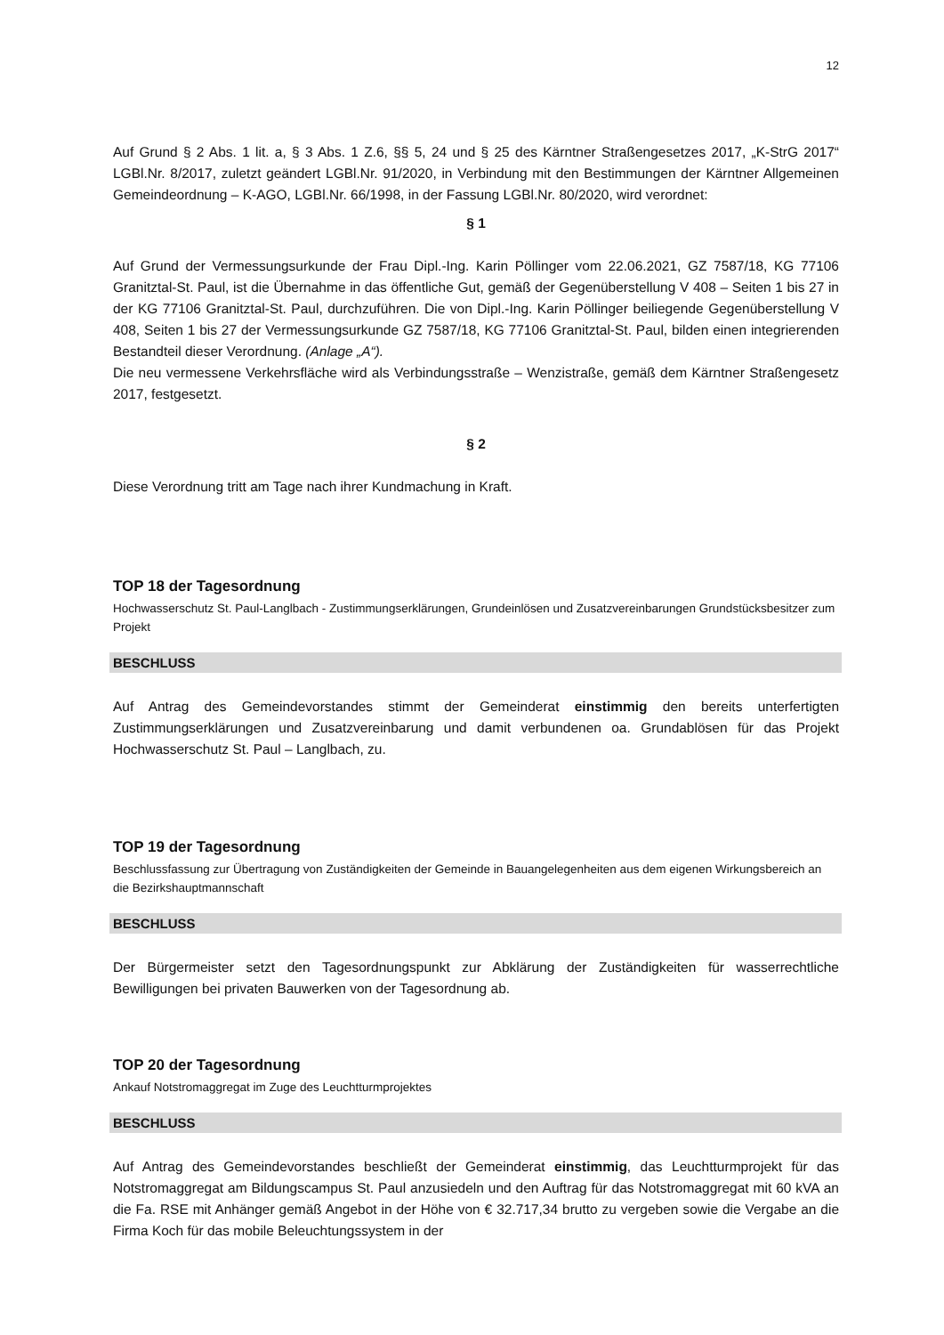12
Auf Grund § 2 Abs. 1 lit. a, § 3 Abs. 1 Z.6, §§ 5, 24 und § 25 des Kärntner Straßengesetzes 2017, „K-StrG 2017“ LGBl.Nr. 8/2017, zuletzt geändert LGBl.Nr. 91/2020, in Verbindung mit den Bestimmungen der Kärntner Allgemeinen Gemeindeordnung – K-AGO, LGBl.Nr. 66/1998, in der Fassung LGBl.Nr. 80/2020, wird verordnet:
§ 1
Auf Grund der Vermessungsurkunde der Frau Dipl.-Ing. Karin Pöllinger vom 22.06.2021, GZ 7587/18, KG 77106 Granitztal-St. Paul, ist die Übernahme in das öffentliche Gut, gemäß der Gegenüberstellung V 408 – Seiten 1 bis 27 in der KG 77106 Granitztal-St. Paul, durchzuführen. Die von Dipl.-Ing. Karin Pöllinger beiliegende Gegenüberstellung V 408, Seiten 1 bis 27 der Vermessungsurkunde GZ 7587/18, KG 77106 Granitztal-St. Paul, bilden einen integrierenden Bestandteil dieser Verordnung. (Anlage „A“).
Die neu vermessene Verkehrsfläche wird als Verbindungsstraße – Wenzistraße, gemäß dem Kärntner Straßengesetz 2017, festgesetzt.
§ 2
Diese Verordnung tritt am Tage nach ihrer Kundmachung in Kraft.
TOP 18 der Tagesordnung
Hochwasserschutz St. Paul-Langlbach - Zustimmungserklärungen, Grundeinlösen und Zusatzvereinbarungen Grundstücksbesitzer zum Projekt
BESCHLUSS
Auf Antrag des Gemeindevorstandes stimmt der Gemeinderat einstimmig den bereits unterfertigten Zustimmungserklärungen und Zusatzvereinbarung und damit verbundenen oa. Grundablösen für das Projekt Hochwasserschutz St. Paul – Langlbach, zu.
TOP 19 der Tagesordnung
Beschlussfassung zur Übertragung von Zuständigkeiten der Gemeinde in Bauangelegenheiten aus dem eigenen Wirkungsbereich an die Bezirkshauptmannschaft
BESCHLUSS
Der Bürgermeister setzt den Tagesordnungspunkt zur Abklärung der Zuständigkeiten für wasserrechtliche Bewilligungen bei privaten Bauwerken von der Tagesordnung ab.
TOP 20 der Tagesordnung
Ankauf Notstromaggregat im Zuge des Leuchtturmprojektes
BESCHLUSS
Auf Antrag des Gemeindevorstandes beschließt der Gemeinderat einstimmig, das Leuchtturmprojekt für das Notstromaggregat am Bildungscampus St. Paul anzusiedeln und den Auftrag für das Notstromaggregat mit 60 kVA an die Fa. RSE mit Anhänger gemäß Angebot in der Höhe von € 32.717,34 brutto zu vergeben sowie die Vergabe an die Firma Koch für das mobile Beleuchtungssystem in der